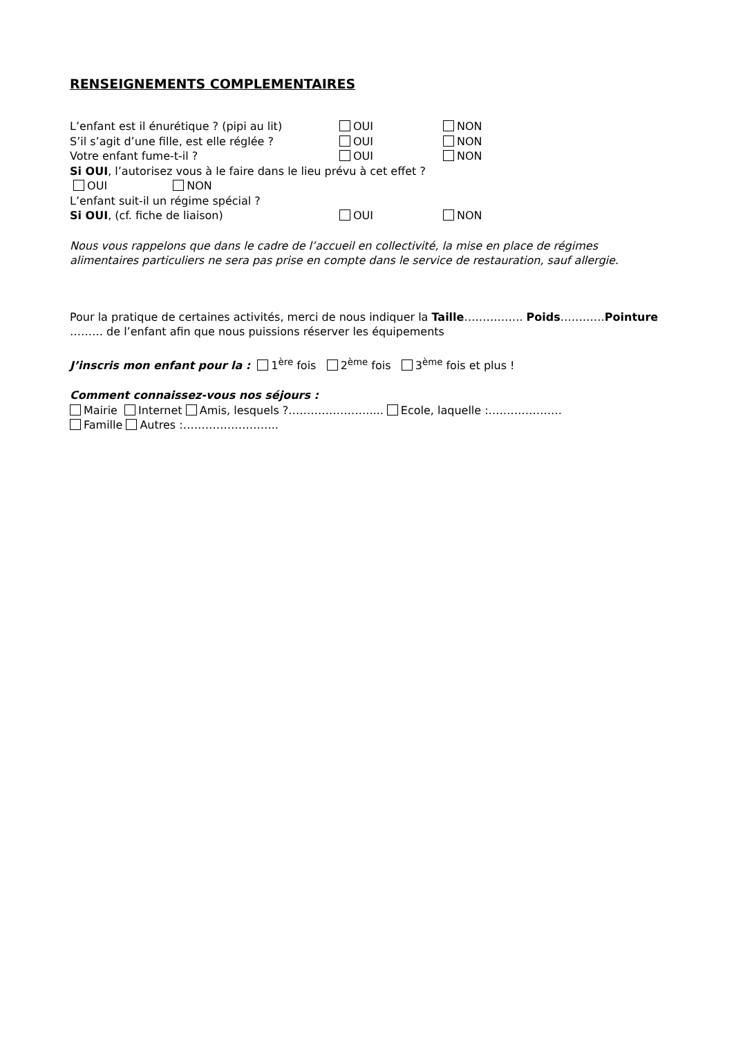RENSEIGNEMENTS COMPLEMENTAIRES
L’enfant est il énurétique ? (pipi au lit) OUI NON
S’il s’agit d’une fille, est elle réglée ? OUI NON
Votre enfant fume-t-il ? OUI NON
Si OUI, l’autorisez vous à le faire dans le lieu prévu à cet effet ?
OUI NON
L’enfant suit-il un régime spécial ?
Si OUI, (cf. fiche de liaison) OUI NON
Nous vous rappelons que dans le cadre de l’accueil en collectivité, la mise en place de régimes alimentaires particuliers ne sera pas prise en compte dans le service de restauration, sauf allergie.
Pour la pratique de certaines activités, merci de nous indiquer la Taille……………. Poids…………Pointure ……… de l’enfant afin que nous puissions réserver les équipements
J’inscris mon enfant pour la : 1<sup>ère</sup> fois 2<sup>ème</sup> fois 3<sup>ème</sup> fois et plus !
Comment connaissez-vous nos séjours :
Mairie Internet Amis, lesquels ?…………………..... Ecole, laquelle :…….………….
Famille Autres :……………………..